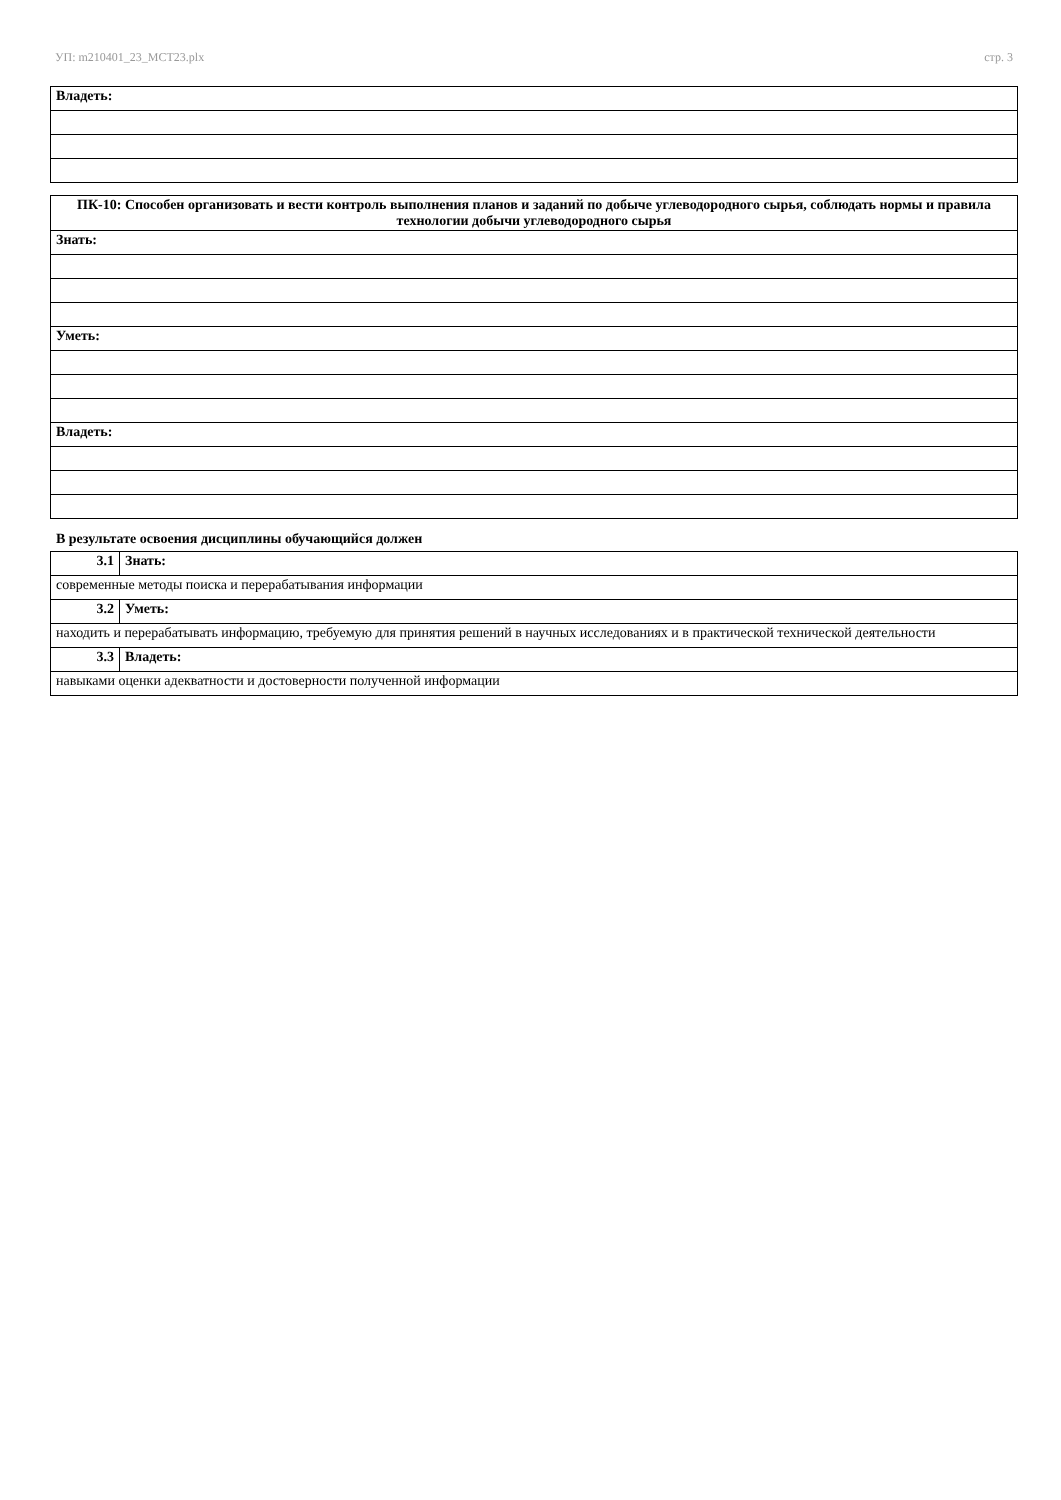УП: m210401_23_МСТ23.plx стр. 3
| Владеть: |
| ПК-10: Способен организовать и вести контроль выполнения планов и заданий по добыче углеводородного сырья, соблюдать нормы и правила технологии добычи углеводородного сырья |
| Знать: |
| Уметь: |
| Владеть: |
В результате освоения дисциплины обучающийся должен
| 3.1 | Знать: |
| современные методы поиска и перерабатывания информации | |
| 3.2 | Уметь: |
| находить и перерабатывать информацию, требуемую для принятия решений в научных исследованиях и в практической технической деятельности | |
| 3.3 | Владеть: |
| навыками оценки адекватности и достоверности полученной информации | |